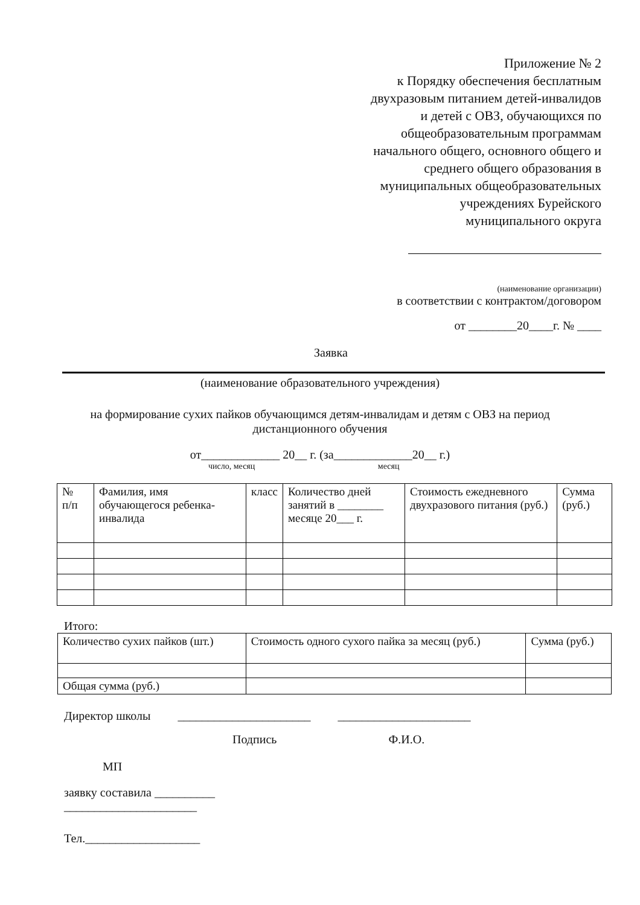Приложение № 2
к Порядку обеспечения бесплатным
двухразовым питанием детей-инвалидов
и детей с ОВЗ, обучающихся по
общеобразовательным программам
начального общего, основного общего и
среднего общего образования в
муниципальных общеобразовательных
учреждениях Бурейского
муниципального округа
(наименование организации)
в соответствии с контрактом/договором
от ________20____г. № ____
Заявка
(наименование образовательного учреждения)
на формирование сухих пайков обучающимся детям-инвалидам и детям с ОВЗ на период
дистанционного обучения
от_____________ 20__ г. (за_____________20__ г.)
число, месяц месяц
| № п/п | Фамилия, имя обучающегося ребенка-инвалида | класс | Количество дней занятий в ________ месяце 20___ г. | Стоимость ежедневного двухразового питания (руб.) | Сумма (руб.) |
Итого:
| Количество сухих пайков (шт.) | Стоимость одного сухого пайка за месяц (руб.) | Сумма (руб.) |
| Общая сумма (руб.) | | |
Директор школы ______________________ ______________________
Подпись Ф.И.О.
МП
заявку составила __________
______________________
Тел.___________________